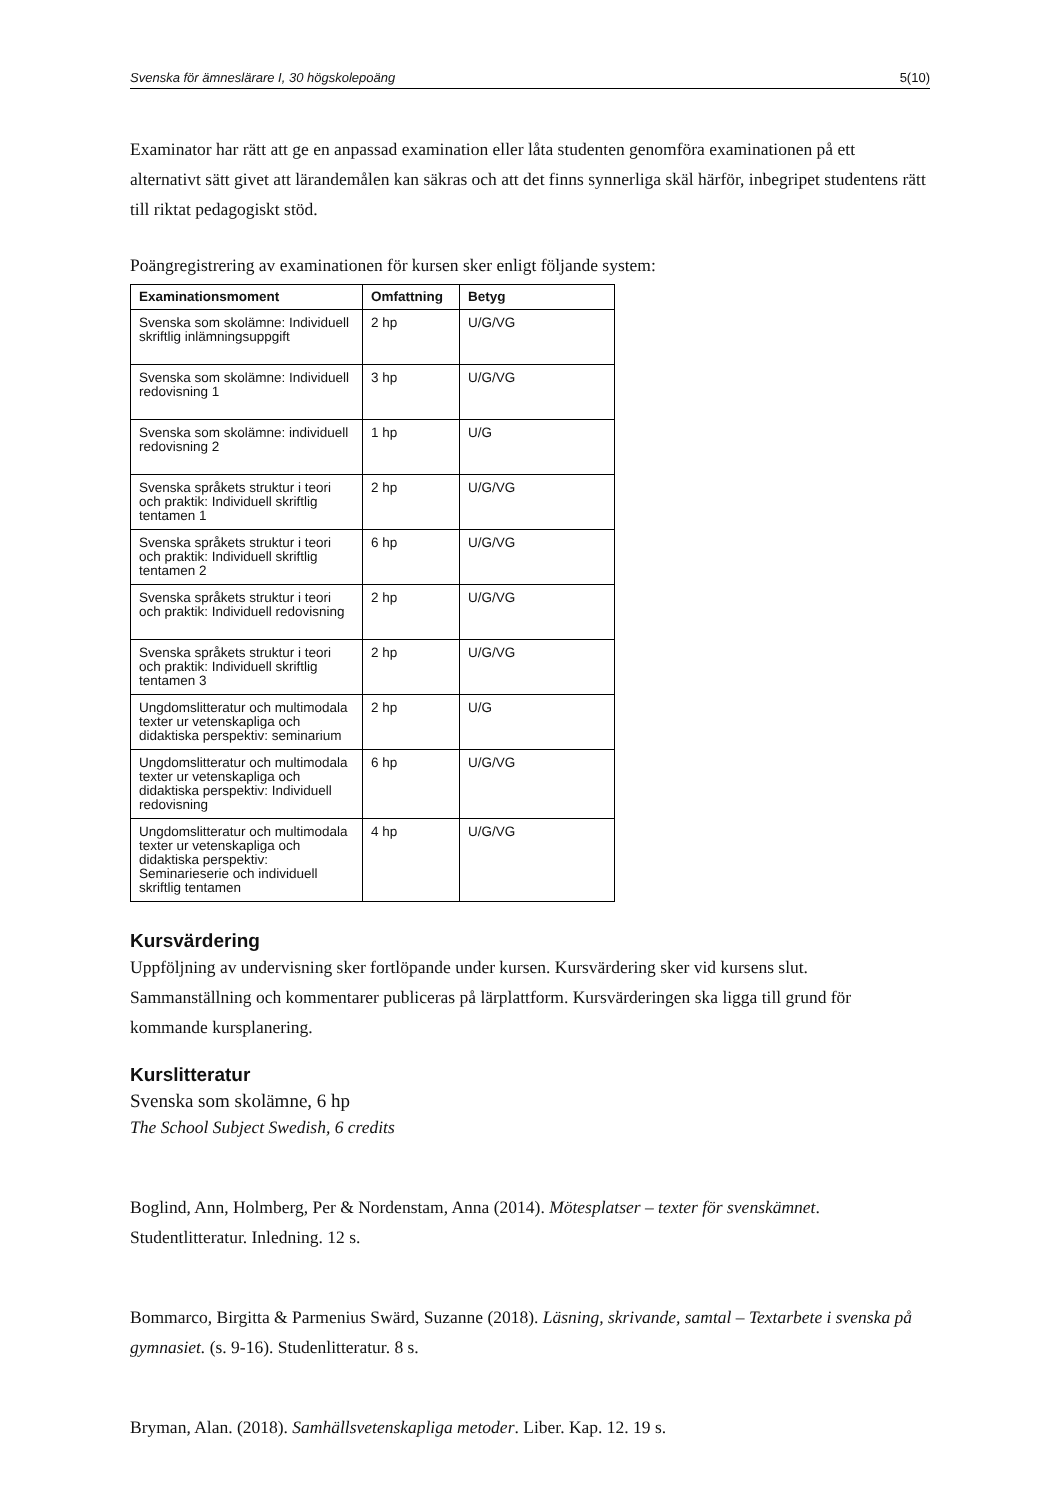Svenska för ämneslärare I, 30 högskolepoäng 5(10)
Examinator har rätt att ge en anpassad examination eller låta studenten genomföra examinationen på ett alternativt sätt givet att lärandemålen kan säkras och att det finns synnerliga skäl härför, inbegripet studentens rätt till riktat pedagogiskt stöd.
Poängregistrering av examinationen för kursen sker enligt följande system:
| Examinationsmoment | Omfattning | Betyg |
| --- | --- | --- |
| Svenska som skolämne: Individuell skriftlig inlämningsuppgift | 2 hp | U/G/VG |
| Svenska som skolämne: Individuell redovisning 1 | 3 hp | U/G/VG |
| Svenska som skolämne: individuell redovisning 2 | 1 hp | U/G |
| Svenska språkets struktur i teori och praktik: Individuell skriftlig tentamen 1 | 2 hp | U/G/VG |
| Svenska språkets struktur i teori och praktik: Individuell skriftlig tentamen 2 | 6 hp | U/G/VG |
| Svenska språkets struktur i teori och praktik: Individuell redovisning | 2 hp | U/G/VG |
| Svenska språkets struktur i teori och praktik: Individuell skriftlig tentamen 3 | 2 hp | U/G/VG |
| Ungdomslitteratur och multimodala texter ur vetenskapliga och didaktiska perspektiv: seminarium | 2 hp | U/G |
| Ungdomslitteratur och multimodala texter ur vetenskapliga och didaktiska perspektiv: Individuell redovisning | 6 hp | U/G/VG |
| Ungdomslitteratur och multimodala texter ur vetenskapliga och didaktiska perspektiv: Seminarieserie och individuell skriftlig tentamen | 4 hp | U/G/VG |
Kursvärdering
Uppföljning av undervisning sker fortlöpande under kursen. Kursvärdering sker vid kursens slut. Sammanställning och kommentarer publiceras på lärplattform. Kursvärderingen ska ligga till grund för kommande kursplanering.
Kurslitteratur
Svenska som skolämne, 6 hp
The School Subject Swedish, 6 credits
Boglind, Ann, Holmberg, Per & Nordenstam, Anna (2014). Mötesplatser – texter för svenskämnet. Studentlitteratur. Inledning. 12 s.
Bommarco, Birgitta & Parmenius Swärd, Suzanne (2018). Läsning, skrivande, samtal – Textarbete i svenska på gymnasiet. (s. 9-16). Studenlitteratur. 8 s.
Bryman, Alan. (2018). Samhällsvetenskapliga metoder. Liber. Kap. 12. 19 s.